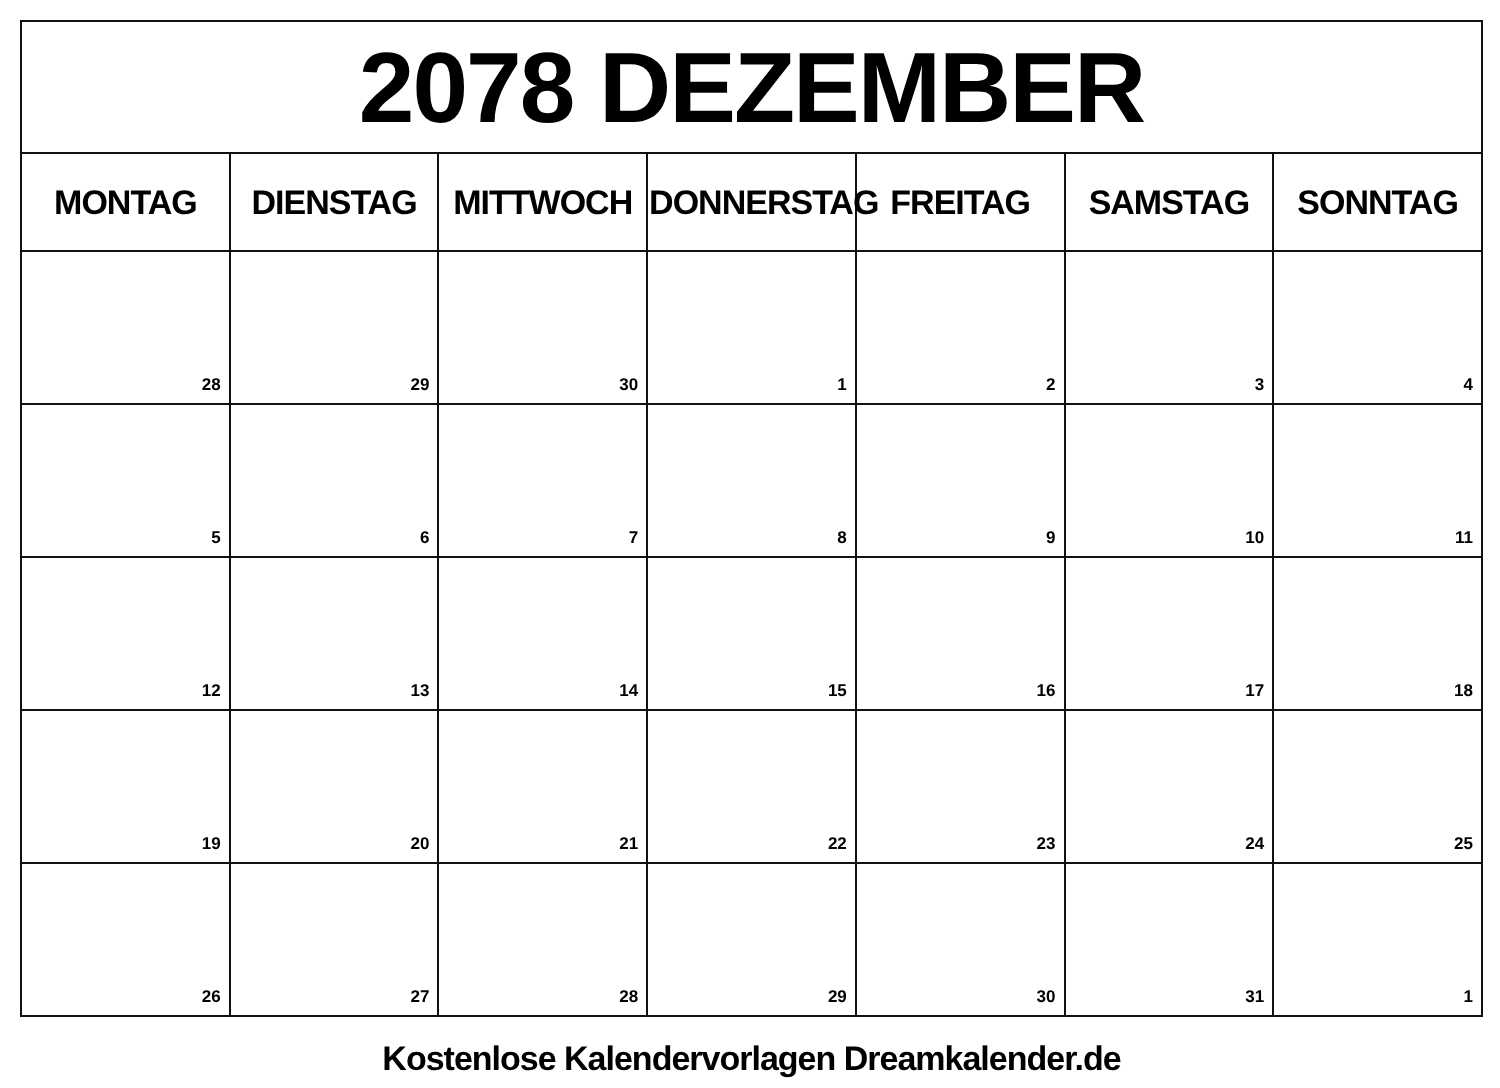| 2078 DEZEMBER | | | | | | |
| MONTAG | DIENSTAG | MITTWOCH | DONNERSTAG | FREITAG | SAMSTAG | SONNTAG |
| 28 | 29 | 30 | 1 | 2 | 3 | 4 |
| 5 | 6 | 7 | 8 | 9 | 10 | 11 |
| 12 | 13 | 14 | 15 | 16 | 17 | 18 |
| 19 | 20 | 21 | 22 | 23 | 24 | 25 |
| 26 | 27 | 28 | 29 | 30 | 31 | 1 |
Kostenlose Kalendervorlagen Dreamkalender.de